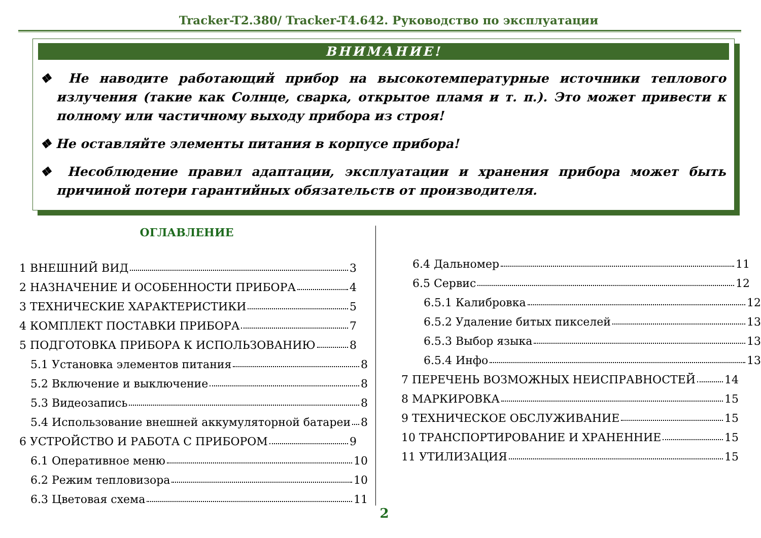Tracker-T2.380/ Tracker-T4.642. Руководство по эксплуатации
ВНИМАНИЕ!
❖ Не наводите работающий прибор на высокотемпературные источники теплового излучения (такие как Солнце, сварка, открытое пламя и т. п.). Это может привести к полному или частичному выходу прибора из строя!
❖ Не оставляйте элементы питания в корпусе прибора!
❖ Несоблюдение правил адаптации, эксплуатации и хранения прибора может быть причиной потери гарантийных обязательств от производителя.
ОГЛАВЛЕНИЕ
1 ВНЕШНИЙ ВИД 3
2 НАЗНАЧЕНИЕ И ОСОБЕННОСТИ ПРИБОРА 4
3 ТЕХНИЧЕСКИЕ ХАРАКТЕРИСТИКИ 5
4 КОМПЛЕКТ ПОСТАВКИ ПРИБОРА 7
5 ПОДГОТОВКА ПРИБОРА К ИСПОЛЬЗОВАНИЮ 8
5.1 Установка элементов питания 8
5.2 Включение и выключение 8
5.3 Видеозапись 8
5.4 Использование внешней аккумуляторной батареи 8
6 УСТРОЙСТВО И РАБОТА С ПРИБОРОМ 9
6.1 Оперативное меню 10
6.2 Режим тепловизора 10
6.3 Цветовая схема 11
6.4 Дальномер 11
6.5 Сервис 12
6.5.1 Калибровка 12
6.5.2 Удаление битых пикселей 13
6.5.3 Выбор языка 13
6.5.4 Инфо 13
7 ПЕРЕЧЕНЬ ВОЗМОЖНЫХ НЕИСПРАВНОСТЕЙ 14
8 МАРКИРОВКА 15
9 ТЕХНИЧЕСКОЕ ОБСЛУЖИВАНИЕ 15
10 ТРАНСПОРТИРОВАНИЕ И ХРАНЕННИЕ 15
11 УТИЛИЗАЦИЯ 15
2